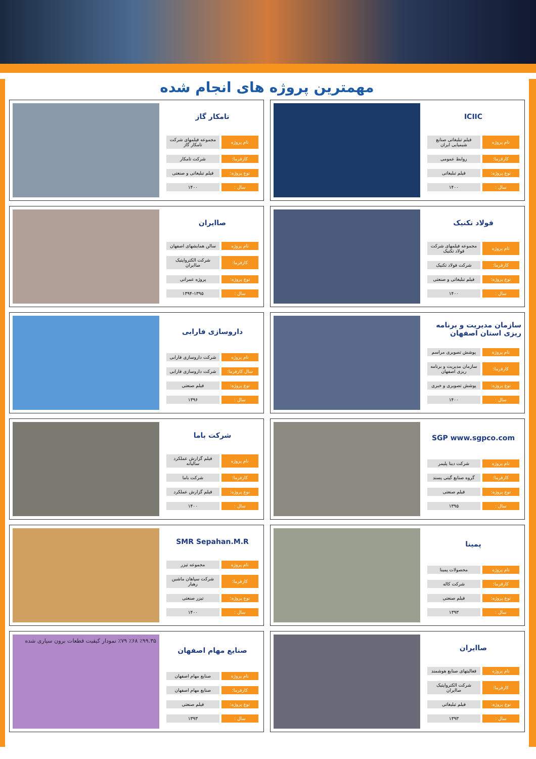مهمترین پروژه های انجام شده
ICIIC
| نام پروژه | فیلم تبلیغاتی صنایع شیمیایی ایران |
| کارفرما: | روابط عمومی |
| نوع پروژه: | فیلم تبلیغاتی |
| سال : | ۱۴۰۰ |
تامکار گاز
| نام پروژه | مجموعه فیلمهای شرکت تامکار گاز |
| کارفرما: | شرکت تامکار |
| نوع پروژه: | فیلم تبلیغاتی و صنعتی |
| سال : | ۱۴۰۰ |
فولاد تکنیک
| نام پروژه | مجموعه فیلمهای شرکت فولاد تکنیک |
| کارفرما: | شرکت فولاد تکنیک |
| نوع پروژه: | فیلم تبلیغاتی و صنعتی |
| سال : | ۱۴۰۰ |
صاایران
| نام پروژه | سالن همایشهای اصفهان |
| کارفرما: | شرکت الکترواپتیک صاایران |
| نوع پروژه: | پروژه عمرانی |
| سال : | ۱۳۹۴-۱۳۹۵ |
سازمان مدیریت و برنامه ریزی استان اصفهان
| نام پروژه | پوشش تصویری مراسم |
| کارفرما: | سازمان مدیریت و برنامه ریزی اصفهان |
| نوع پروژه: | پوشش تصویری و خبری |
| سال : | ۱۴۰۰ |
داروسازی فارابی
| نام پروژه | شرکت داروسازی فارابی |
| سال کارفرما: | شرکت داروسازی فارابی |
| نوع پروژه: | فیلم صنعتی |
| سال : | ۱۳۹۶ |
SGP www.sgpco.com
| نام پروژه | شرکت دینا پلیمر |
| کارفرما: | گروه صنایع گیتی پسند |
| نوع پروژه: | فیلم صنعتی |
| سال : | ۱۳۹۵ |
شرکت باما
| نام پروژه | فیلم گزارش عملکرد سالیانه |
| کارفرما: | شرکت باما |
| نوع پروژه: | فیلم گزارش عملکرد |
| سال : | ۱۴۰۰ |
پمینا
| نام پروژه | محصولات پمینا |
| کارفرما: | شرکت کاله |
| نوع پروژه: | فیلم صنعتی |
| سال : | ۱۳۹۳ |
SMR Sepahan.M.R
| نام پروژه | مجموعه تیزر |
| کارفرما: | شرکت سپاهان ماشین رهیار |
| نوع پروژه: | تیزر صنعتی |
| سال : | ۱۴۰۰ |
صاایران
| نام پروژه | فعالیتهای صنایع هوشمند |
| کارفرما: | شرکت الکترواپتیک صاایران |
| نوع پروژه: | فیلم تبلیغاتی |
| سال : | ۱۳۹۳ |
صنایع مهام اصفهان
| نام پروژه | صنایع مهام اصفهان |
| کارفرما: | صنایع مهام اصفهان |
| نوع پروژه: | فیلم صنعتی |
| سال : | ۱۳۹۳ |
٪۹۹.۳۵ ٪۶۸ ٪۷۹ نمودار کیفیت قطعات برون سپاری شده